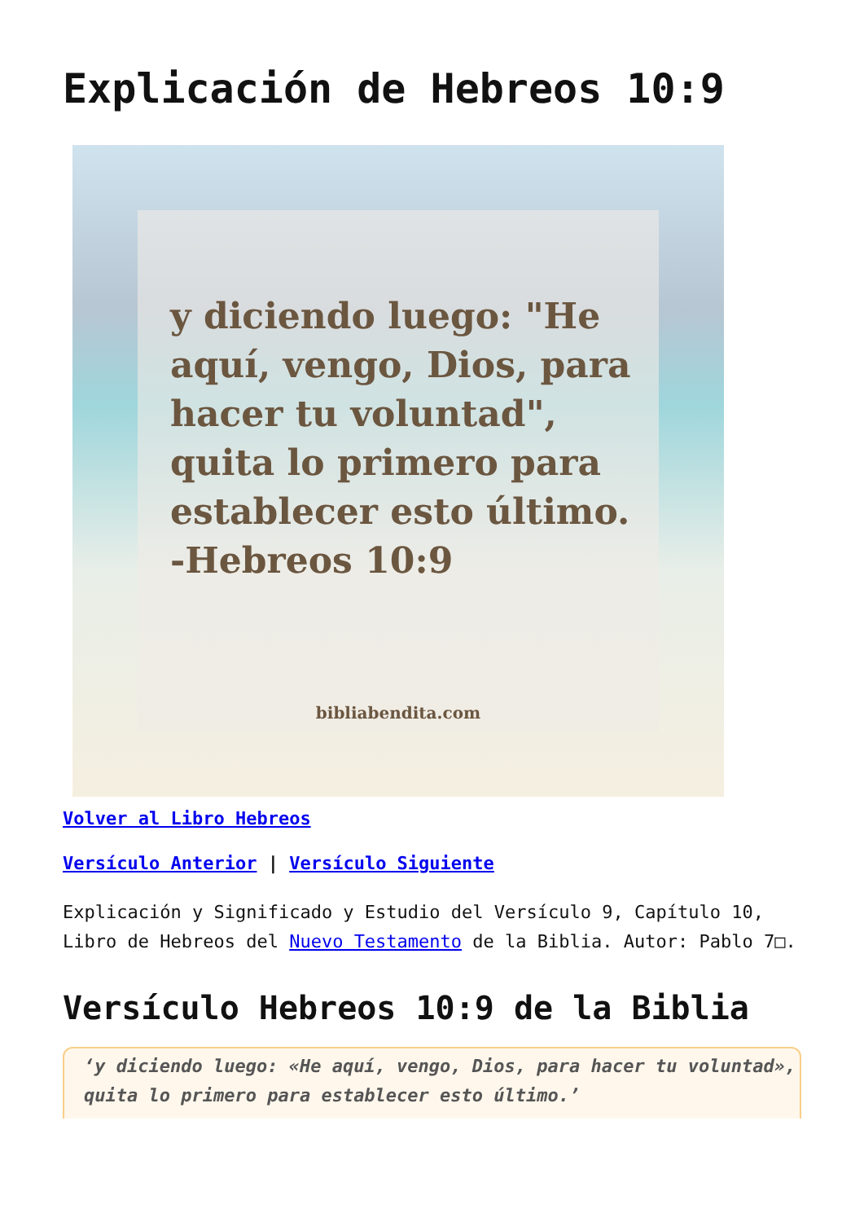Explicación de Hebreos 10:9
y diciendo luego: "He aquí, vengo, Dios, para hacer tu voluntad", quita lo primero para establecer esto último. -Hebreos 10:9
bibliabendita.com
Volver al Libro Hebreos
Versículo Anterior | Versículo Siguiente
Explicación y Significado y Estudio del Versículo 9, Capítulo 10, Libro de Hebreos del Nuevo Testamento de la Biblia. Autor: Pablo 7□.
Versículo Hebreos 10:9 de la Biblia
‘y diciendo luego: «He aquí, vengo, Dios, para hacer tu voluntad», quita lo primero para establecer esto último.’